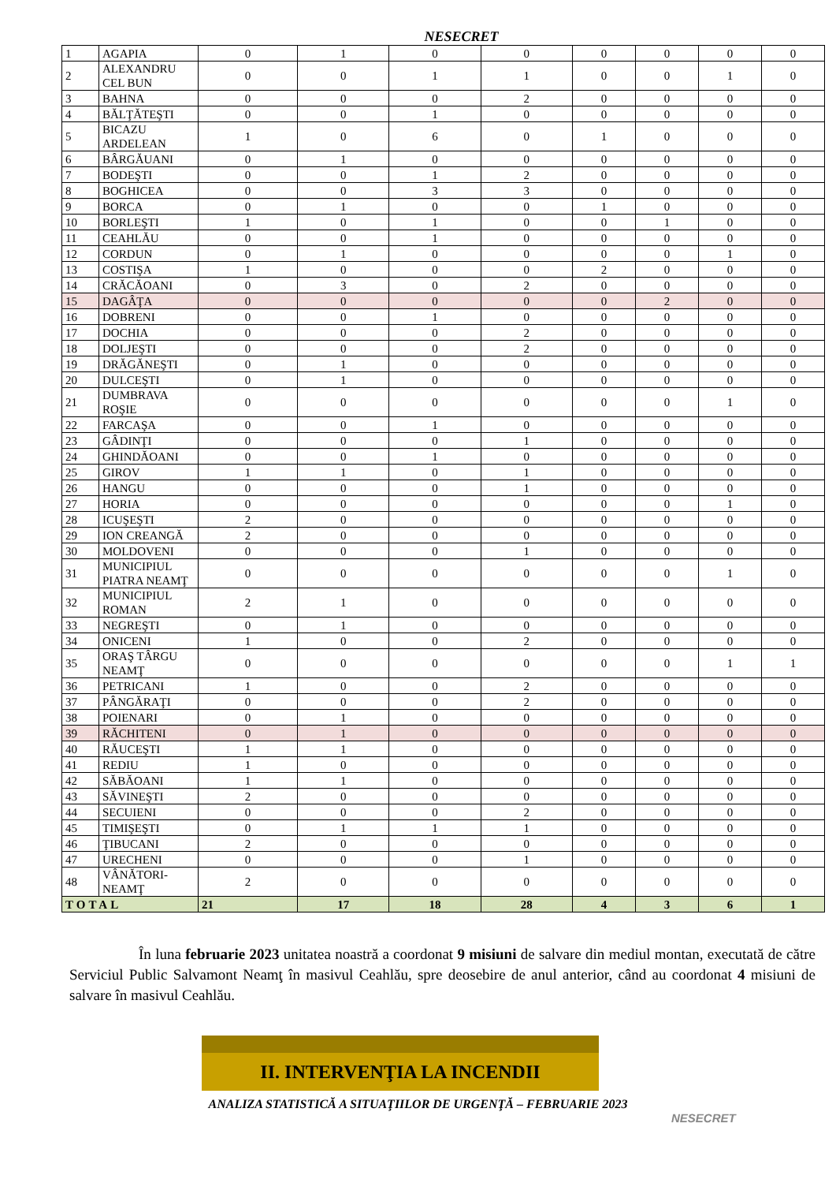NESECRET
| 1 | AGAPIA | 0 | 1 | 0 | 0 | 0 | 0 | 0 | 0 |
| 2 | ALEXANDRU CEL BUN | 0 | 0 | 1 | 1 | 0 | 0 | 1 | 0 |
| 3 | BAHNA | 0 | 0 | 0 | 2 | 0 | 0 | 0 | 0 |
| 4 | BĂLŢĂTEŞTI | 0 | 0 | 1 | 0 | 0 | 0 | 0 | 0 |
| 5 | BICAZU ARDELEAN | 1 | 0 | 6 | 0 | 1 | 0 | 0 | 0 |
| 6 | BÂRGĂUANI | 0 | 1 | 0 | 0 | 0 | 0 | 0 | 0 |
| 7 | BODEŞTI | 0 | 0 | 1 | 2 | 0 | 0 | 0 | 0 |
| 8 | BOGHICEA | 0 | 0 | 3 | 3 | 0 | 0 | 0 | 0 |
| 9 | BORCA | 0 | 1 | 0 | 0 | 1 | 0 | 0 | 0 |
| 10 | BORLEŞTI | 1 | 0 | 1 | 0 | 0 | 1 | 0 | 0 |
| 11 | CEAHLĂU | 0 | 0 | 1 | 0 | 0 | 0 | 0 | 0 |
| 12 | CORDUN | 0 | 1 | 0 | 0 | 0 | 0 | 1 | 0 |
| 13 | COSTIŞA | 1 | 0 | 0 | 0 | 2 | 0 | 0 | 0 |
| 14 | CRĂCĂOANI | 0 | 3 | 0 | 2 | 0 | 0 | 0 | 0 |
| 15 | DAGÂŢA | 0 | 0 | 0 | 0 | 0 | 2 | 0 | 0 |
| 16 | DOBRENI | 0 | 0 | 1 | 0 | 0 | 0 | 0 | 0 |
| 17 | DOCHIA | 0 | 0 | 0 | 2 | 0 | 0 | 0 | 0 |
| 18 | DOLJEŞTI | 0 | 0 | 0 | 2 | 0 | 0 | 0 | 0 |
| 19 | DRĂGĂNEŞTI | 0 | 1 | 0 | 0 | 0 | 0 | 0 | 0 |
| 20 | DULCEŞTI | 0 | 1 | 0 | 0 | 0 | 0 | 0 | 0 |
| 21 | DUMBRAVA ROŞIE | 0 | 0 | 0 | 0 | 0 | 0 | 1 | 0 |
| 22 | FARCAŞA | 0 | 0 | 1 | 0 | 0 | 0 | 0 | 0 |
| 23 | GÂDINŢI | 0 | 0 | 0 | 1 | 0 | 0 | 0 | 0 |
| 24 | GHINDĂOANI | 0 | 0 | 1 | 0 | 0 | 0 | 0 | 0 |
| 25 | GIROV | 1 | 1 | 0 | 1 | 0 | 0 | 0 | 0 |
| 26 | HANGU | 0 | 0 | 0 | 1 | 0 | 0 | 0 | 0 |
| 27 | HORIA | 0 | 0 | 0 | 0 | 0 | 0 | 1 | 0 |
| 28 | ICUŞEŞTI | 2 | 0 | 0 | 0 | 0 | 0 | 0 | 0 |
| 29 | ION CREANGĂ | 2 | 0 | 0 | 0 | 0 | 0 | 0 | 0 |
| 30 | MOLDOVENI | 0 | 0 | 0 | 1 | 0 | 0 | 0 | 0 |
| 31 | MUNICIPIUL PIATRA NEAMŢ | 0 | 0 | 0 | 0 | 0 | 0 | 1 | 0 |
| 32 | MUNICIPIUL ROMAN | 2 | 1 | 0 | 0 | 0 | 0 | 0 | 0 |
| 33 | NEGREŞTI | 0 | 1 | 0 | 0 | 0 | 0 | 0 | 0 |
| 34 | ONICENI | 1 | 0 | 0 | 2 | 0 | 0 | 0 | 0 |
| 35 | ORAŞ TÂRGU NEAMŢ | 0 | 0 | 0 | 0 | 0 | 0 | 1 | 1 |
| 36 | PETRICANI | 1 | 0 | 0 | 2 | 0 | 0 | 0 | 0 |
| 37 | PÂNGĂRAŢI | 0 | 0 | 0 | 2 | 0 | 0 | 0 | 0 |
| 38 | POIENARI | 0 | 1 | 0 | 0 | 0 | 0 | 0 | 0 |
| 39 | RĂCHITENI | 0 | 1 | 0 | 0 | 0 | 0 | 0 | 0 |
| 40 | RĂUCEŞTI | 1 | 1 | 0 | 0 | 0 | 0 | 0 | 0 |
| 41 | REDIU | 1 | 0 | 0 | 0 | 0 | 0 | 0 | 0 |
| 42 | SĂBĂOANI | 1 | 1 | 0 | 0 | 0 | 0 | 0 | 0 |
| 43 | SĂVINEŞTI | 2 | 0 | 0 | 0 | 0 | 0 | 0 | 0 |
| 44 | SECUIENI | 0 | 0 | 0 | 2 | 0 | 0 | 0 | 0 |
| 45 | TIMIŞEŞTI | 0 | 1 | 1 | 1 | 0 | 0 | 0 | 0 |
| 46 | ŢIBUCANI | 2 | 0 | 0 | 0 | 0 | 0 | 0 | 0 |
| 47 | URECHENI | 0 | 0 | 0 | 1 | 0 | 0 | 0 | 0 |
| 48 | VÂNĂTORI-NEAMŢ | 2 | 0 | 0 | 0 | 0 | 0 | 0 | 0 |
| TOTAL | | 21 | 17 | 18 | 28 | 4 | 3 | 6 | 1 |
În luna februarie 2023 unitatea noastră a coordonat 9 misiuni de salvare din mediul montan, executată de către Serviciul Public Salvamont Neamţ în masivul Ceahlău, spre deosebire de anul anterior, când au coordonat 4 misiuni de salvare în masivul Ceahlău.
II. INTERVENŢIA LA INCENDII
ANALIZA STATISTICĂ A SITUAŢIILOR DE URGENŢĂ – FEBRUARIE 2023
NESECRET